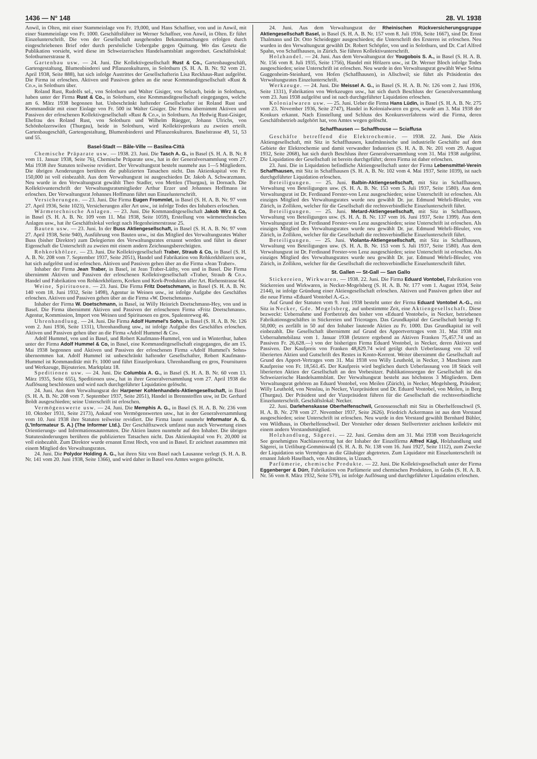1436 — N° 148 28. VI. 1938
Anwil, in Olten, mit einer Stammeinlage von Fr. 19,000, und Hans Schaffner, von und in Anwil, mit einer Stammeinlage von Fr. 1000. Geschäftsführer ist Werner Schaffner, von Anwil, in Olten. Er führt Einzelunterschrift. Die von der Gesellschaft ausgehenden Bekanntmachungen erfolgen durch eingeschriebenen Brief oder durch persönliche Uebergabe gegen Quittung. Wo das Gesetz die Publikation vorsieht, wird diese im Schweizerischen Handelsamtsblatt angeordnet. Geschäftslokal: Solothurnerstrasse 8.
Gartenbau usw. — 24. Juni. Die Kollektivgesellschaft Rust & Co., Gartenbaugeschäft, Gartengestaltung, Blumenbinderei und Pflanzenkulturen, in Solothurn (S. H. A. B. Nr. 92 vom 21. April 1938, Seite 888), hat sich infolge Austrittes der Gesellschafterin Lisa Reckhaus-Rust aufgelöst. Die Firma ist erloschen. Aktiven und Passiven gehen an die neue Kommanditgesellschaft «Rust & Co.», in Solothurn über.
Roland Rust, Rudolfs sel., von Solothurn und Walter Gisiger, von Selzach, beide in Solothurn, haben unter der Firma Rust & Co., in Solothurn, eine Kommanditgesellschaft eingegangen, welche am 6. März 1938 begonnen hat. Unbeschränkt haftender Gesellschafter ist Roland Rust und Kommanditär mit einer Einlage von Fr. 500 ist Walter Gisiger. Die Firma übernimmt Aktiven und Passiven der erloschenen Kollektivgesellschaft «Rust & Co.», in Solothurn. An Hedwig Rust-Gisiger, Ehefrau des Roland Rust, von Solothurn und Wilhelm Rüegger, Johann Ulrichs, von Schönholzerswilen (Thurgau), beide in Solothurn, wird Kollektivprokura zu zweien erteilt. Gartenbaugeschäft, Gartengestaltung, Blumenbinderei und Pflanzenkulturen. Baselstrasse 49, 51, 53 und 55.
Basel-Stadt — Bâle-Ville — Basilea-Città
Chemische Präparate usw. — 1938. 23. Juni. Die Tasch A. G., in Basel (S. H. A. B. Nr. 8 vom 11. Januar 1938, Seite 76), Chemische Präparate usw., hat in der Generalversammlung vom 27. Mai 1938 ihre Statuten teilweise revidiert. Der Verwaltungsrat besteht nunmehr aus 1—5 Mitgliedern. Die übrigen Aenderungen berühren die publizierten Tatsachen nicht. Das Aktienkapital von Fr. 150,000 ist voll einbezahlt. Aus dem Verwaltungsrat ist ausgeschieden Dr. Jakob A. Schwarzmann. Neu wurde in den Verwaltungsrat gewählt Theo Stadler, von Mettlen (Thurgau), in Dornach. Die Kollektivunterschrift der Verwaltungsratsmitglieder Arthur Erzer und Johannes Hoffmann ist erloschen. Der Verwaltungsrat Johannes Hoffmann führt nun Einzelunterschrift.
Versicherungen. — 23. Juni. Die Firma Eugen Frommlet, in Basel (S. H. A. B. Nr. 97 vom 27. April 1936, Seite 1023), Versicherungen aller Art usw., ist infolge Todes des Inhabers erloschen.
Wärmetechnische Anlagen. — 23. Juni. Die Kommanditgesellschaft Jakob Wirz & Co, in Basel (S. H. A. B. Nr. 109 vom 11. Mai 1938, Seite 1059), Erstellung von wärmetechnischen Anlagen usw., hat ihr Geschäftslokal verlegt nach Hegenheimerstrasse 25.
Bauten usw. — 23. Juni. In der Buss Aktiengesellschaft, in Basel (S. H. A. B. Nr. 97 vom 27. April 1938, Seite 940), Ausführung von Bauten usw., ist das Mitglied des Verwaltungsrates Walter Buss (bisher Direktor) zum Delegierten des Verwaltungsrates ernannt worden und führt in dieser Eigenschaft die Unterschrift zu zweien mit einem andern Zeichnungsberechtigten.
Rohkorkhölzer. — 23. Juni. Die Kollektivgesellschaft Traber, Straub & Co, in Basel (S. H. A. B. Nr. 208 vom 7. September 1937, Seite 2051), Handel und Fabrikation von Rohkorkhölzern usw., hat sich aufgelöst und ist erloschen. Aktiven und Passiven gehen über an die Firma «Jean Traber».
Inhaber der Firma Jean Traber, in Basel, ist Jean Traber-Lüthy, von und in Basel. Die Firma übernimmt Aktiven und Passiven der erloschenen Kollektivgesellschaft «Traber, Straub & Co.». Handel und Fabrikation von Rohkorkhölzern, Korken und Kork-Produkten aller Art. Riehenstrasse 64.
Weine, Spirituosen. — 23. Juni. Die Firma Fritz Doetschmann, in Basel (S. H. A. B. Nr. 140 vom 18. Juni 1932, Seite 1498), Agentur in Weinen usw., ist infolge Aufgabe des Geschäftes erloschen. Aktiven und Passiven gehen über an die Firma «W. Doetschmann».
Inhaber der Firma W. Doetschmann, in Basel, ist Willy Heinrich Doetschmann-Hey, von und in Basel. Die Firma übernimmt Aktiven und Passiven der erloschenen Firma «Fritz Doetschmann». Agentur, Kommission, Import von Weinen und Spirituosen en gros. Spalentorweg 46.
Uhrenhandlung. — 24. Juni. Die Firma Adolf Hummel's Sohn, in Basel (S. H. A. B. Nr. 126 vom 2. Juni 1936, Seite 1331), Uhrenhandlung usw., ist infolge Aufgabe des Geschäftes erloschen. Aktiven und Passiven gehen über an die Firma «Adolf Hummel & Co».
Adolf Hummel, von und in Basel, und Robert Kaufmann-Hummel, von und in Winterthur, haben unter der Firma Adolf Hummel & Co, in Basel, eine Kommanditgesellschaft eingegangen, die am 15. Mai 1938 begonnen und Aktiven und Passiven der erloschenen Firma «Adolf Hummel's Sohn» übernommen hat. Adolf Hummel ist unbeschränkt haftender Gesellschafter, Robert Kaufmann-Hummel ist Kommanditär mit Fr. 1000 und führt Einzelprokura. Uhrenhandlung en gros, Fournituren und Werkzeuge, Bijouterien. Marktplatz 18.
Speditionen usw. — 24. Juni. Die Columbia A. G., in Basel (S. H. A. B. Nr. 60 vom 13. März 1935, Seite 655), Speditionen usw., hat in ihrer Generalversammlung vom 27. April 1938 die Auflösung beschlossen und wird nach durchgeführter Liquidation gelöscht.
24. Juni. Aus dem Verwaltungsrat der Harpener Kohlenhandels-Aktiengesellschaft, in Basel (S. H. A. B. Nr. 208 vom 7. September 1937, Seite 2051), Handel in Brennstoffen usw, ist Dr. Gerhard Boldt ausgeschieden; seine Unterschrift ist erloschen.
Vermögenswerte usw. — 24. Juni. Die Memphis A. G., in Basel (S. H. A. B. Nr. 236 vom 10. Oktober 1931, Seite 2173), Ankauf von Vermögenswerten usw., hat in der Generalversammlung vom 10. Juni 1938 ihre Statuten teilweise revidiert. Die Firma lautet nunmehr Informator A. G. (L'Informateur S. A.) (The Informer Ltd.). Der Geschäftszweck umfasst nun auch Verwertung eines Orientierungs- und Informationsautomaten. Die Aktien lauten nunmehr auf den Inhaber. Die übrigen Statutenänderungen berühren die publizierten Tatsachen nicht. Das Aktienkapital von Fr. 20,000 ist voll einbezahlt. Zum Direktor wurde ernannt Ernst Hoch, von und in Basel. Er zeichnet zusammen mit einem Mitglied des Verwaltungsrates.
24. Juni. Die Polydor Holding A. G., hat ihren Sitz von Basel nach Lausanne verlegt (S. H. A. B. Nr. 141 vom 20. Juni 1938, Seite 1366), und wird daher in Basel von Amtes wegen gelöscht.
24. Juni. Aus dem Verwaltungsrat der Rheinischen Rückversicherungsgruppe Aktiengesellschaft Basel, in Basel (S. H. A. B. Nr. 157 vom 8. Juli 1936, Seite 1667), sind Dr. Ernst Thalmann und Dr. Otto Scheidegger ausgeschieden; die Unterschrift des Ersteren ist erloschen. Neu wurden in den Verwaltungsrat gewählt Dr. Robert Schöpfer, von und in Solothurn, und Dr. Carl Alfred Spahn, von Schaffhausen, in Zürich. Sie führen Kollektivunterschrift.
Holzhandel. — 24. Juni. Aus dem Verwaltungsrat der Yougobois S. A., in Basel (S. H. A. B. Nr. 156 vom 8. Juli 1935, Seite 1756), Handel mit Hölzern usw., ist Dr. Werner Bloch infolge Todes ausgeschieden; seine Unterschrift ist erloschen. Neu wurde in den Verwaltungsrat gewählt Wwe Selma Guggenheim-Steinhard, von Hofen (Schaffhausen), in Allschwil; sie führt als Präsidentin des Verwaltungsrates Einzelunterschrift.
Werkzeuge. — 24. Juni. Die Meissel A. G., in Basel (S. H. A. B. Nr. 126 vom 2. Juni 1936, Seite 1331), Fabrikation von Werkzeugen usw., hat sich durch Beschluss der Generalversammlung vom 23. Juni 1938 aufgelöst und ist nach durchgeführter Liquidation erloschen.
Kolonialwaren usw. — 25. Juni. Ueber die Firma Hans Lüdin, in Basel (S. H. A. B. Nr. 275 vom 23. November 1936, Seite 2747), Handel in Kolonialwaren en gros, wurde am 3. Mai 1938 der Konkurs erkannt. Nach Einstellung und Schluss des Konkursverfahrens wird die Firma, deren Geschäftsbetrieb aufgehört hat, von Amtes wegen gelöscht.
Schaffhausen — Schaffhouse — Sciaffusa
Geschäfte betreffend die Elektrochemie. — 1938. 22. Juni. Die Aktis Aktiengesellschaft, mit Sitz in Schaffhausen, kaufmännische und industrielle Geschäfte auf dem Gebiete der Elektrochemie und damit verwandter Industrien (S. H. A. B. Nr. 201 vom 29. August 1932, Seite 2068), hat sich durch Beschluss ihrer Generalversammlung vom 31. Mai 1938 aufgelöst. Die Liquidation der Gesellschaft ist bereits durchgeführt; deren Firma ist daher erloschen.
23. Juni. Die in Liquidation befindliche Aktiengesellschaft unter der Firma Lebensmittel-Verein Schaffhausen, mit Sitz in Schaffhausen (S. H. A. B. Nr. 102 vom 4. Mai 1937, Seite 1039), ist nach durchgeführter Liquidation erloschen.
Beteiligungen. — 25. Juni. Balbin-Aktiengesellschaft, mit Sitz in Schaffhausen, Verwaltung von Beteiligungen usw. (S. H. A. B. Nr. 153 vom 5. Juli 1937, Seite 1580). Aus dem Verwaltungsrat ist Dr. Ferdinand Forster-von Lenz ausgeschieden; seine Unterschrift ist erloschen. Als einziges Mitglied des Verwaltungsrates wurde neu gewählt Dr. jur. Edmund Wehrli-Bleuler, von Zürich, in Zollikon, welcher für die Gesellschaft die rechtsverbindliche Einzelunterschrift führt.
Beteiligungen. — 25. Juni. Metard-Aktiengesellschaft, mit Sitz in Schaffhausen, Verwaltung von Beteiligungen usw. (S. H. A. B. Nr. 137 vom 16. Juni 1937, Seite 1399). Aus dem Verwaltungsrat ist Dr. Ferdinand Forster-von Lenz ausgeschieden; seine Unterschrift ist erloschen. Als einziges Mitglied des Verwaltungsrates wurde neu gewählt Dr. jur. Edmund Wehrli-Bleuler, von Zürich, in Zollikon, welcher für die Gesellschaft die rechtsverbindliche Einzelunterschrift führt.
Beteiligungen. — 25. Juni. Violanta-Aktiengesellschaft, mit Sitz in Schaffhausen, Verwaltung von Beteiligungen usw. (S. H. A. B. Nr. 153 vom 5. Juli 1937, Seite 1580). Aus dem Verwaltungsrat ist Dr. Ferdinand Forster-von Lenz ausgeschieden; seine Unterschrift ist erloschen. Als einziges Mitglied des Verwaltungsrates wurde neu gewählt Dr. jur. Edmund Wehrli-Bleuler, von Zürich, in Zollikon, welcher für die Gesellschaft die rechtsverbindliche Einzelunterschrift führt.
St. Gallen — St-Gall — San Gallo
Stickereien, Wirkwaren. — 1938. 22. Juni. Die Firma Eduard Vontobel, Fabrikation von Stickereien und Wirkwaren, in Necker-Mogelsberg (S. H. A. B. Nr. 177 vom 1. August 1934, Seite 2144), ist infolge Gründung einer Aktiengesellschaft erloschen. Aktiven und Passiven gehen über auf die neue Firma «Eduard Vontobel A.-G.».
Auf Grund der Statuten vom 9. Juni 1938 besteht unter der Firma Eduard Vontobel A.-G., mit Sitz in Necker, Gde. Mogelsberg, auf unbestimmte Zeit, eine Aktiengesellschaft. Diese bezweckt: Uebernahme und Fortbetrieb des bisher von «Eduard Vontobel», in Necker, betriebenen Fabrikationsgeschäftes in Stickereien und Tricotagen. Das Grundkapital der Gesellschaft beträgt Fr. 50,000; es zerfällt in 50 auf den Inhaber lautende Aktien zu Fr. 1000. Das Grundkapital ist voll einbezahlt. Die Gesellschaft übernimmt auf Grund des Apportvertrages vom 31. Mai 1938 mit Uebernahmebilanz vom 1. Januar 1938 (letztere ergebend an Aktiven Franken 75,457.74 und an Passiven Fr. 26,628.—) von der bisherigen Firma Eduard Vontobel, in Necker, deren Aktiven und Passiven. Der Kaufpreis von Franken 48,829.74 wird getilgt durch Ueberlassung von 32 voll liberierten Aktien und Gutschrift des Restes in Konto-Korrent. Weiter übernimmt die Gesellschaft auf Grund des Apport-Vertrages vom 31. Mai 1938 von Willy Leuthold, in Necker, 3 Maschinen zum Kaufpreise von Fr. 18,561.45. Der Kaufpreis wird beglichen durch Ueberlassung von 18 Stück voll liberierten Aktien der Gesellschaft an den Vorbesitzer. Publikationsorgan der Gesellschaft ist das Schweizerische Handelsamtsblatt. Der Verwaltungsrat besteht aus höchstens 3 Mitgliedern. Dem Verwaltungsrat gehören an Eduard Vontobel, von Meilen (Zürich), in Necker, Mogelsberg, Präsident; Willy Leuthold, von Nesslau, in Necker, Vizepräsident und Dr. Eduard Vontobel, von Meilen, in Berg (Thurgau). Der Präsident und der Vizepräsident führen für die Gesellschaft die rechtsverbindliche Einzelunterschrift. Geschäftslokal: Necker.
22. Juni. Darlehenskasse Oberhelfenschwil, Genossenschaft mit Sitz in Oberhelfenschwil (S. H. A. B. Nr. 278 vom 27. November 1937, Seite 2626). Friedrich Ackermann ist aus dem Vorstand ausgeschieden; seine Unterschrift ist erloschen. Neu wurde in den Vorstand gewählt Bernhard Bühler, von Wildhaus, in Oberhelfenschwil. Der Vorsteher oder dessen Stellvertreter zeichnen kollektiv mit einem andern Vorstandsmitglied.
Holzhandlung, Sägerei. — 22. Juni. Gemäss dem am 31. Mai 1938 vom Bezirksgericht See genehmigten Nachlassvertrag hat der Inhaber der Einzelfirma Alfred Kägi, Holzhandlung und Sägerei, in Uetliburg-Gommiswald (S. H. A. B. Nr. 138 vom 16. Juni 1927, Seite 1112), zum Zwecke der Liquidation sein Vermögen an die Gläubiger abgetreten. Zum Liquidator mit Einzelunterschrift ist ernannt Jakob Haselbach, von Altstätten, in Uznach.
Parfümerie, chemische Produkte. — 22. Juni. Die Kollektivgesellschaft unter der Firma Eggenberger & Dürr, Fabrikation von Parfümerie und chemischen Produkten, in Grabs (S. H. A. B. Nr. 56 vom 8. März 1932, Seite 579), ist infolge Auflösung und durchgeführter Liquidation erloschen.